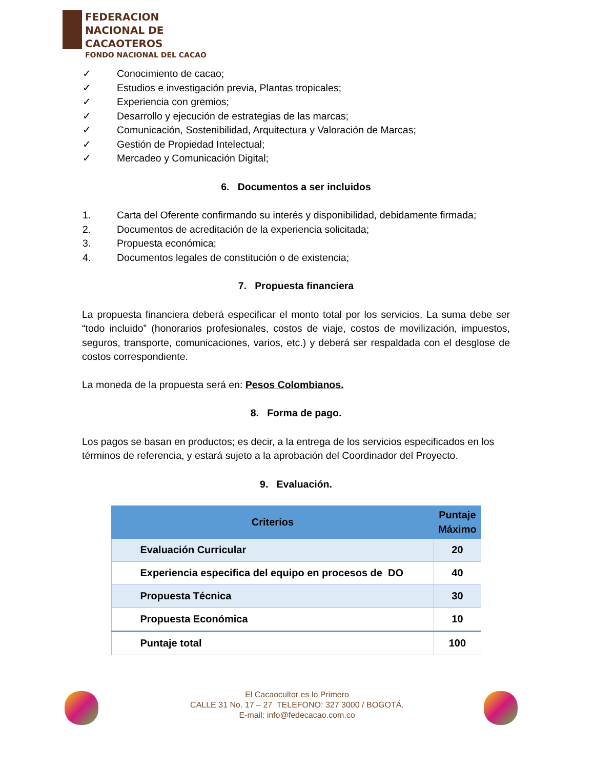FEDERACION
NACIONAL DE
CACAOTEROS
FONDO NACIONAL DEL CACAO
✓ Conocimiento de cacao;
✓ Estudios e investigación previa, Plantas tropicales;
✓ Experiencia con gremios;
✓ Desarrollo y ejecución de estrategias de las marcas;
✓ Comunicación, Sostenibilidad, Arquitectura y Valoración de Marcas;
✓ Gestión de Propiedad Intelectual;
✓ Mercadeo y Comunicación Digital;
6. Documentos a ser incluidos
1. Carta del Oferente confirmando su interés y disponibilidad, debidamente firmada;
2. Documentos de acreditación de la experiencia solicitada;
3. Propuesta económica;
4. Documentos legales de constitución o de existencia;
7. Propuesta financiera
La propuesta financiera deberá especificar el monto total por los servicios. La suma debe ser “todo incluido” (honorarios profesionales, costos de viaje, costos de movilización, impuestos, seguros, transporte, comunicaciones, varios, etc.) y deberá ser respaldada con el desglose de costos correspondiente.
La moneda de la propuesta será en: Pesos Colombianos.
8. Forma de pago.
Los pagos se basan en productos; es decir, a la entrega de los servicios especificados en los términos de referencia, y estará sujeto a la aprobación del Coordinador del Proyecto.
9. Evaluación.
| Criterios | Puntaje Máximo |
| --- | --- |
| Evaluación Curricular | 20 |
| Experiencia especifica del equipo en procesos de DO | 40 |
| Propuesta Técnica | 30 |
| Propuesta Económica | 10 |
| Puntaje total | 100 |
El Cacaocultor es lo Primero
CALLE 31 No. 17 – 27 TELEFONO: 327 3000 / BOGOTÁ.
E-mail: info@fedecacao.com.co